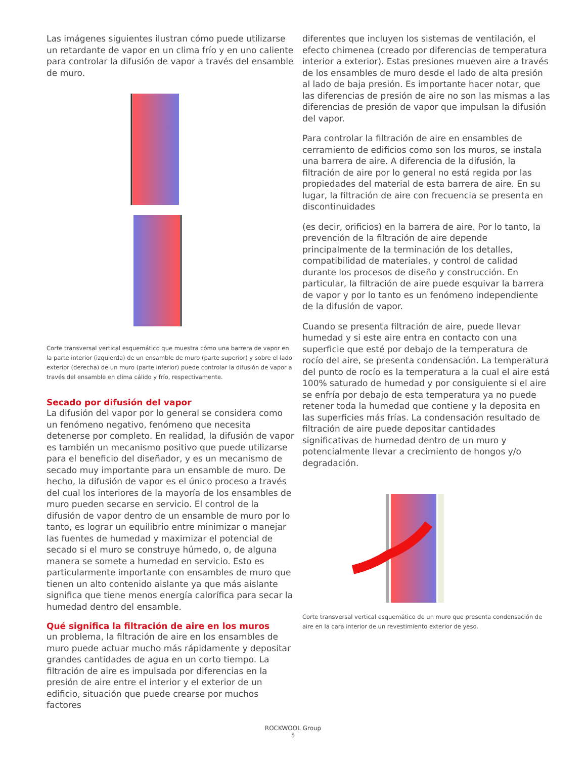Las imágenes siguientes ilustran cómo puede utilizarse un retardante de vapor en un clima frío y en uno caliente para controlar la difusión de vapor a través del ensamble de muro.
Corte transversal vertical esquemático que muestra cómo una barrera de vapor en la parte interior (izquierda) de un ensamble de muro (parte superior) y sobre el lado exterior (derecha) de un muro (parte inferior) puede controlar la difusión de vapor a través del ensamble en clima cálido y frío, respectivamente.
Secado por difusión del vapor
La difusión del vapor por lo general se considera como un fenómeno negativo, fenómeno que necesita detenerse por completo. En realidad, la difusión de vapor es también un mecanismo positivo que puede utilizarse para el beneficio del diseñador, y es un mecanismo de secado muy importante para un ensamble de muro. De hecho, la difusión de vapor es el único proceso a través del cual los interiores de la mayoría de los ensambles de muro pueden secarse en servicio. El control de la difusión de vapor dentro de un ensamble de muro por lo tanto, es lograr un equilibrio entre minimizar o manejar las fuentes de humedad y maximizar el potencial de secado si el muro se construye húmedo, o, de alguna manera se somete a humedad en servicio. Esto es particularmente importante con ensambles de muro que tienen un alto contenido aislante ya que más aislante significa que tiene menos energía calorífica para secar la humedad dentro del ensamble.
Qué significa la filtración de aire en los muros
un problema, la filtración de aire en los ensambles de muro puede actuar mucho más rápidamente y depositar grandes cantidades de agua en un corto tiempo. La filtración de aire es impulsada por diferencias en la presión de aire entre el interior y el exterior de un edificio, situación que puede crearse por muchos factores
diferentes que incluyen los sistemas de ventilación, el efecto chimenea (creado por diferencias de temperatura interior a exterior). Estas presiones mueven aire a través de los ensambles de muro desde el lado de alta presión al lado de baja presión. Es importante hacer notar, que las diferencias de presión de aire no son las mismas a las diferencias de presión de vapor que impulsan la difusión del vapor.
Para controlar la filtración de aire en ensambles de cerramiento de edificios como son los muros, se instala una barrera de aire. A diferencia de la difusión, la filtración de aire por lo general no está regida por las propiedades del material de esta barrera de aire. En su lugar, la filtración de aire con frecuencia se presenta en discontinuidades
(es decir, orificios) en la barrera de aire. Por lo tanto, la prevención de la filtración de aire depende principalmente de la terminación de los detalles, compatibilidad de materiales, y control de calidad durante los procesos de diseño y construcción. En particular, la filtración de aire puede esquivar la barrera de vapor y por lo tanto es un fenómeno independiente de la difusión de vapor.
Cuando se presenta filtración de aire, puede llevar humedad y si este aire entra en contacto con una superficie que esté por debajo de la temperatura de rocío del aire, se presenta condensación. La temperatura del punto de rocío es la temperatura a la cual el aire está 100% saturado de humedad y por consiguiente si el aire se enfría por debajo de esta temperatura ya no puede retener toda la humedad que contiene y la deposita en las superficies más frías. La condensación resultado de filtración de aire puede depositar cantidades significativas de humedad dentro de un muro y potencialmente llevar a crecimiento de hongos y/o degradación.
Corte transversal vertical esquemático de un muro que presenta condensación de aire en la cara interior de un revestimiento exterior de yeso.
ROCKWOOL Group
5